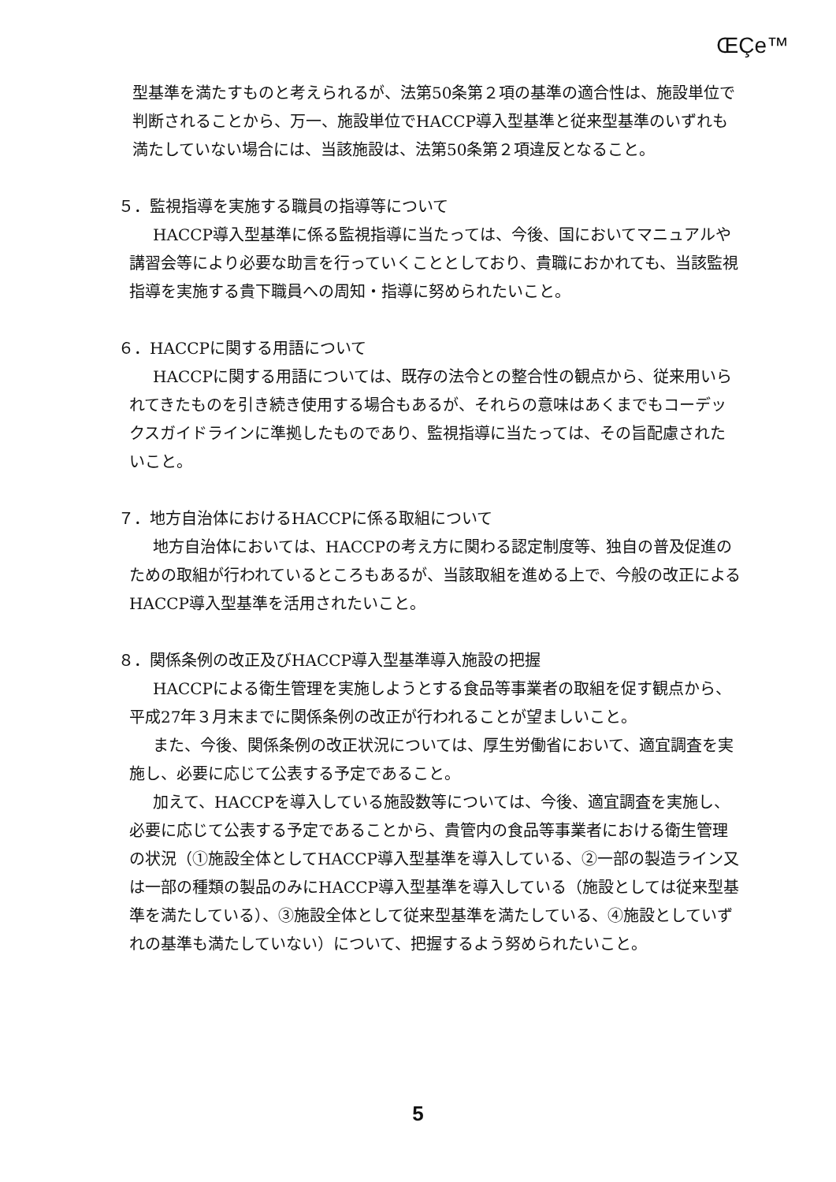ŒÇe™
型基準を満たすものと考えられるが、法第50条第２項の基準の適合性は、施設単位で判断されることから、万一、施設単位でHACCP導入型基準と従来型基準のいずれも満たしていない場合には、当該施設は、法第50条第２項違反となること。
５．監視指導を実施する職員の指導等について
HACCP導入型基準に係る監視指導に当たっては、今後、国においてマニュアルや講習会等により必要な助言を行っていくこととしており、貴職におかれても、当該監視指導を実施する貴下職員への周知・指導に努められたいこと。
６．HACCPに関する用語について
HACCPに関する用語については、既存の法令との整合性の観点から、従来用いられてきたものを引き続き使用する場合もあるが、それらの意味はあくまでもコーデックスガイドラインに準拠したものであり、監視指導に当たっては、その旨配慮されたいこと。
７．地方自治体におけるHACCPに係る取組について
地方自治体においては、HACCPの考え方に関わる認定制度等、独自の普及促進のための取組が行われているところもあるが、当該取組を進める上で、今般の改正によるHACCP導入型基準を活用されたいこと。
８．関係条例の改正及びHACCP導入型基準導入施設の把握
HACCPによる衛生管理を実施しようとする食品等事業者の取組を促す観点から、平成27年３月末までに関係条例の改正が行われることが望ましいこと。
また、今後、関係条例の改正状況については、厚生労働省において、適宜調査を実施し、必要に応じて公表する予定であること。
加えて、HACCPを導入している施設数等については、今後、適宜調査を実施し、必要に応じて公表する予定であることから、貴管内の食品等事業者における衛生管理の状況（①施設全体としてHACCP導入型基準を導入している、②一部の製造ライン又は一部の種類の製品のみにHACCP導入型基準を導入している（施設としては従来型基準を満たしている）、③施設全体として従来型基準を満たしている、④施設としていずれの基準も満たしていない）について、把握するよう努められたいこと。
5